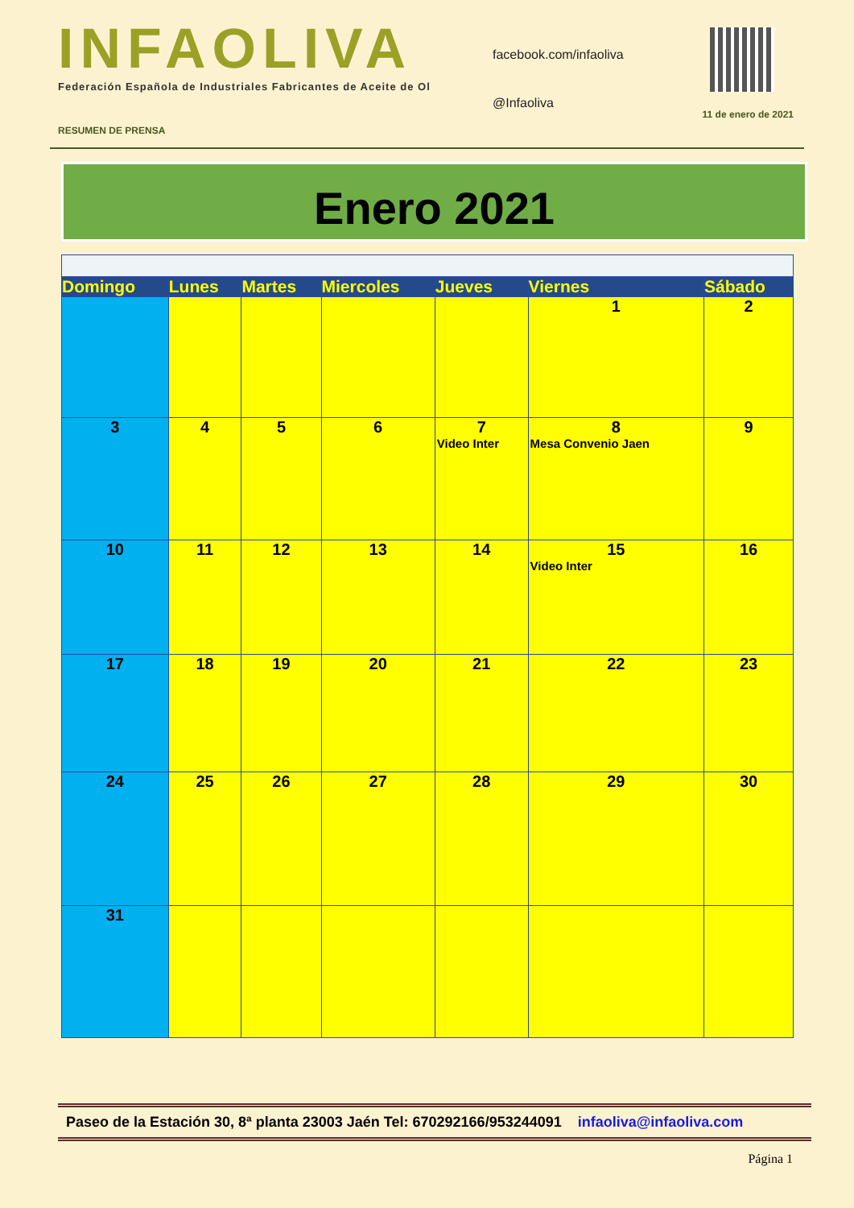INFAOLIVA
Federación Española de Industriales Fabricantes de Aceite de Ol
facebook.com/infaoliva
@Infaoliva
RESUMEN DE PRENSA 11 de enero de 2021
Enero 2021
| Domingo | Lunes | Martes | Miercoles | Jueves | Viernes | Sábado |
| --- | --- | --- | --- | --- | --- | --- |
| | | | | | 1 | 2 |
| 3 | 4 | 5 | 6 | 7 Video Inter | 8 Mesa Convenio Jaen | 9 |
| 10 | 11 | 12 | 13 | 14 | 15 Video Inter | 16 |
| 17 | 18 | 19 | 20 | 21 | 22 | 23 |
| 24 | 25 | 26 | 27 | 28 | 29 | 30 |
| 31 | | | | | | |
Paseo de la Estación 30, 8ª planta 23003 Jaén Tel: 670292166/953244091 infaoliva@infaoliva.com
Página 1